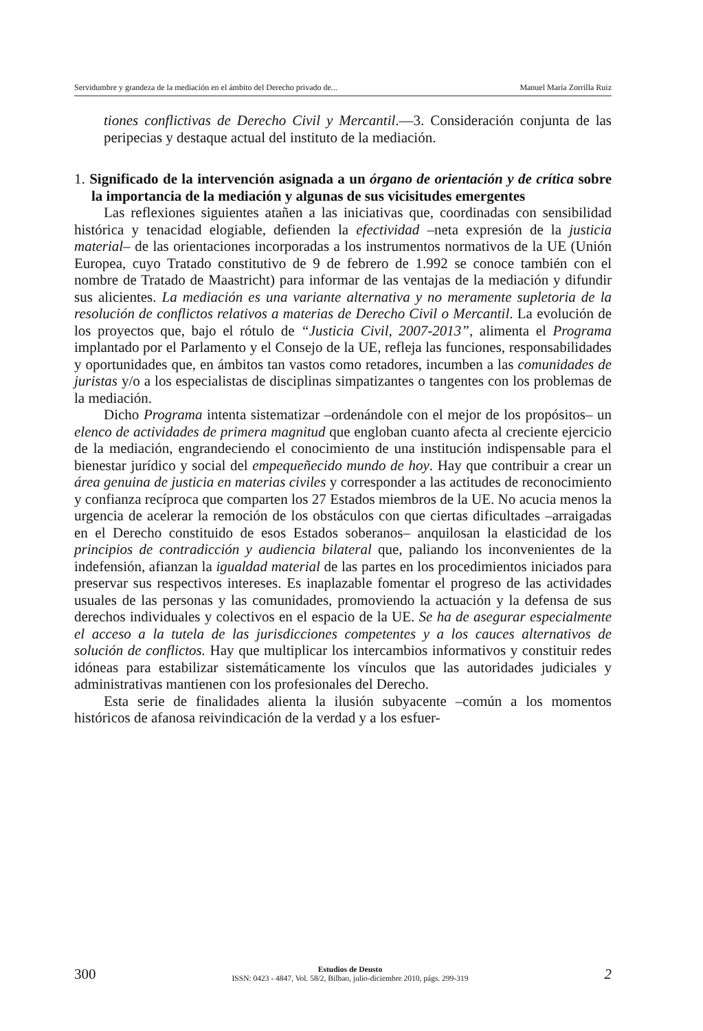Servidumbre y grandeza de la mediación en el ámbito del Derecho privado de... Manuel María Zorrilla Ruiz
tiones conflictivas de Derecho Civil y Mercantil.—3. Consideración conjunta de las peripecias y destaque actual del instituto de la mediación.
1. Significado de la intervención asignada a un órgano de orientación y de crítica sobre la importancia de la mediación y algunas de sus vicisitudes emergentes
Las reflexiones siguientes atañen a las iniciativas que, coordinadas con sensibilidad histórica y tenacidad elogiable, defienden la efectividad –neta expresión de la justicia material– de las orientaciones incorporadas a los instrumentos normativos de la UE (Unión Europea, cuyo Tratado constitutivo de 9 de febrero de 1.992 se conoce también con el nombre de Tratado de Maastricht) para informar de las ventajas de la mediación y difundir sus alicientes. La mediación es una variante alternativa y no meramente supletoria de la resolución de conflictos relativos a materias de Derecho Civil o Mercantil. La evolución de los proyectos que, bajo el rótulo de “Justicia Civil, 2007-2013”, alimenta el Programa implantado por el Parlamento y el Consejo de la UE, refleja las funciones, responsabilidades y oportunidades que, en ámbitos tan vastos como retadores, incumben a las comunidades de juristas y/o a los especialistas de disciplinas simpatizantes o tangentes con los problemas de la mediación.
Dicho Programa intenta sistematizar –ordenándole con el mejor de los propósitos– un elenco de actividades de primera magnitud que engloban cuanto afecta al creciente ejercicio de la mediación, engrandeciendo el conocimiento de una institución indispensable para el bienestar jurídico y social del empequeñecido mundo de hoy. Hay que contribuir a crear un área genuina de justicia en materias civiles y corresponder a las actitudes de reconocimiento y confianza recíproca que comparten los 27 Estados miembros de la UE. No acucia menos la urgencia de acelerar la remoción de los obstáculos con que ciertas dificultades –arraigadas en el Derecho constituido de esos Estados soberanos– anquilosan la elasticidad de los principios de contradicción y audiencia bilateral que, paliando los inconvenientes de la indefensión, afianzan la igualdad material de las partes en los procedimientos iniciados para preservar sus respectivos intereses. Es inaplazable fomentar el progreso de las actividades usuales de las personas y las comunidades, promoviendo la actuación y la defensa de sus derechos individuales y colectivos en el espacio de la UE. Se ha de asegurar especialmente el acceso a la tutela de las jurisdicciones competentes y a los cauces alternativos de solución de conflictos. Hay que multiplicar los intercambios informativos y constituir redes idóneas para estabilizar sistemáticamente los vínculos que las autoridades judiciales y administrativas mantienen con los profesionales del Derecho.
Esta serie de finalidades alienta la ilusión subyacente –común a los momentos históricos de afanosa reivindicación de la verdad y a los esfuer-
300
Estudios de Deusto
ISSN: 0423 - 4847, Vol. 58/2, Bilbao, julio-diciembre 2010, págs. 299-319
2